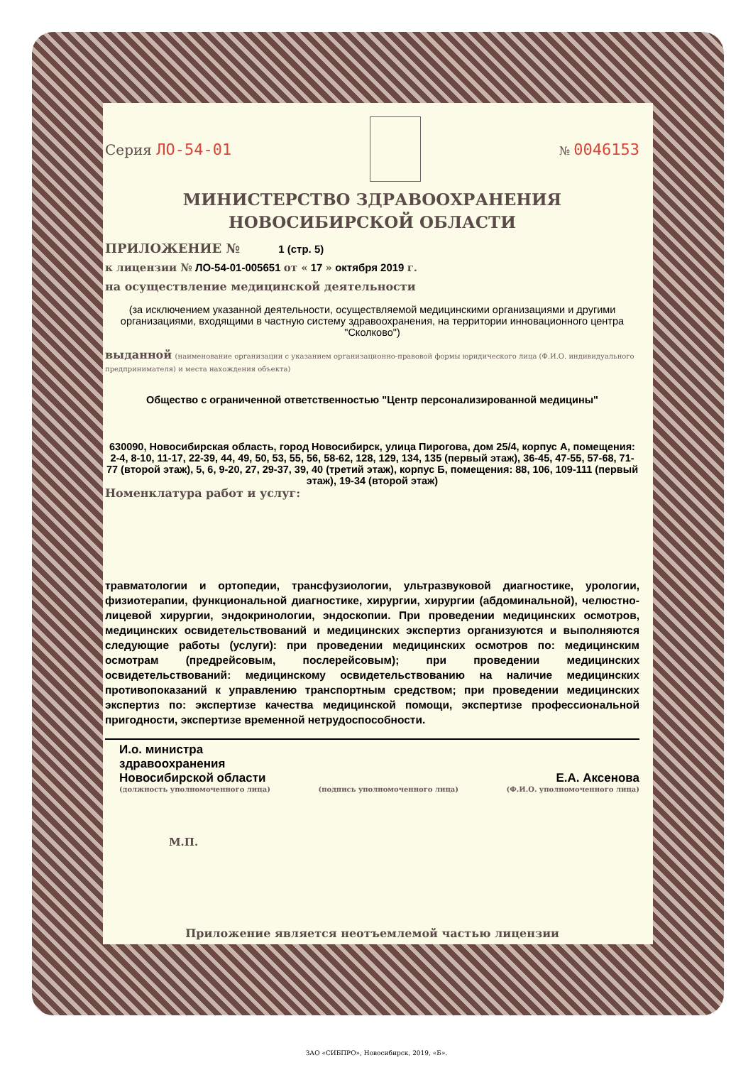Серия ЛО-54-01 № 0046153
МИНИСТЕРСТВО ЗДРАВООХРАНЕНИЯ
НОВОСИБИРСКОЙ ОБЛАСТИ
ПРИЛОЖЕНИЕ № 1 (стр. 5)
к лицензии № ЛО-54-01-005651 от « 17 » октября 2019 г.
на осуществление медицинской деятельности
(за исключением указанной деятельности, осуществляемой медицинскими организациями и другими организациями, входящими в частную систему здравоохранения, на территории инновационного центра "Сколково")
выданной (наименование организации с указанием организационно-правовой формы юридического лица (Ф.И.О. индивидуального предпринимателя) и места нахождения объекта)
Общество с ограниченной ответственностью "Центр персонализированной медицины"
630090, Новосибирская область, город Новосибирск, улица Пирогова, дом 25/4, корпус А, помещения: 2-4, 8-10, 11-17, 22-39, 44, 49, 50, 53, 55, 56, 58-62, 128, 129, 134, 135 (первый этаж), 36-45, 47-55, 57-68, 71-77 (второй этаж), 5, 6, 9-20, 27, 29-37, 39, 40 (третий этаж), корпус Б, помещения: 88, 106, 109-111 (первый этаж), 19-34 (второй этаж)
Номенклатура работ и услуг:
травматологии и ортопедии, трансфузиологии, ультразвуковой диагностике, урологии, физиотерапии, функциональной диагностике, хирургии, хирургии (абдоминальной), челюстно-лицевой хирургии, эндокринологии, эндоскопии. При проведении медицинских осмотров, медицинских освидетельствований и медицинских экспертиз организуются и выполняются следующие работы (услуги): при проведении медицинских осмотров по: медицинским осмотрам (предрейсовым, послерейсовым); при проведении медицинских освидетельствований: медицинскому освидетельствованию на наличие медицинских противопоказаний к управлению транспортным средством; при проведении медицинских экспертиз по: экспертизе качества медицинской помощи, экспертизе профессиональной пригодности, экспертизе временной нетрудоспособности.
И.о. министра
здравоохранения
Новосибирской области
(должность уполномоченного лица)
(подпись уполномоченного лица)
Е.А. Аксенова
(Ф.И.О. уполномоченного лица)
М.П.
Приложение является неотъемлемой частью лицензии
ЗАО «СИБПРО», Новосибирск, 2019, «Б».